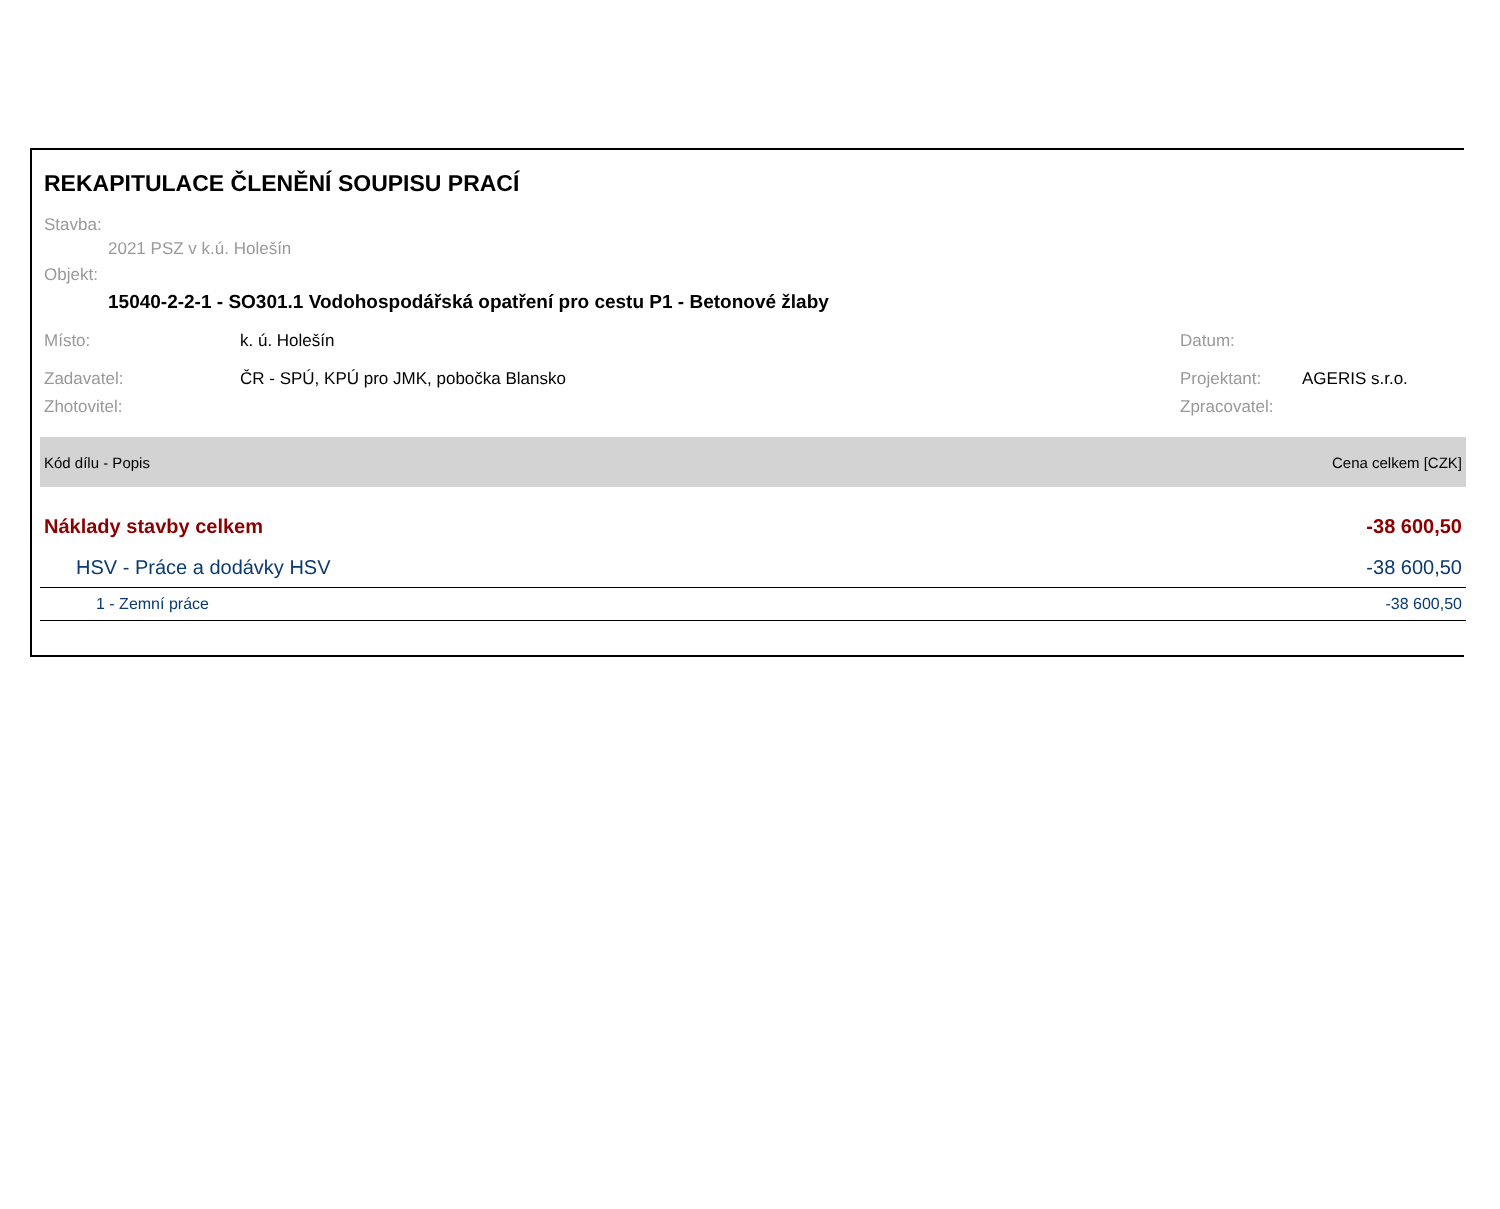REKAPITULACE ČLENĚNÍ SOUPISU PRACÍ
Stavba:
2021 PSZ v k.ú. Holešín
Objekt:
15040-2-2-1 - SO301.1 Vodohospodářská opatření pro cestu P1 - Betonové žlaby
| Místo: | k. ú. Holešín | Datum: | |
| Zadavatel: | ČR - SPÚ, KPÚ pro JMK, pobočka Blansko | Projektant: | AGERIS s.r.o. |
| Zhotovitel: | | Zpracovatel: | |
| Kód dílu - Popis | Cena celkem [CZK] |
| --- | --- |
| Náklady stavby celkem | -38 600,50 |
| HSV - Práce a dodávky HSV | -38 600,50 |
| 1 - Zemní práce | -38 600,50 |